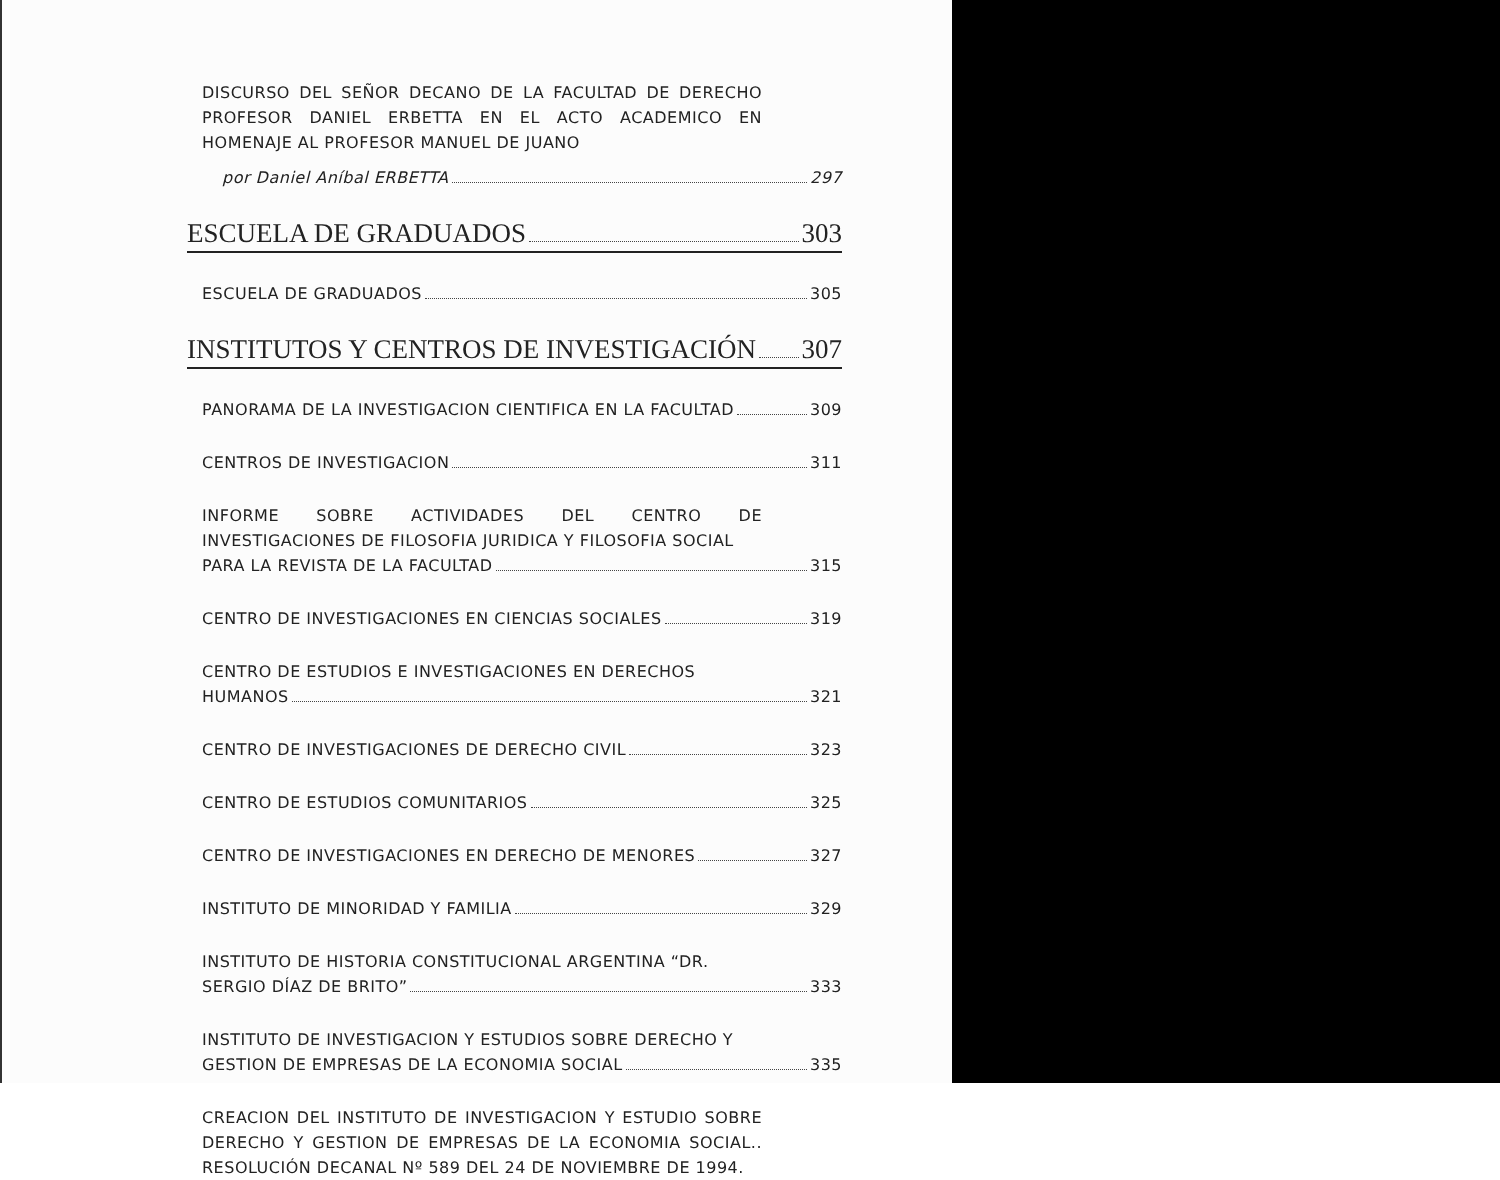DISCURSO DEL SEÑOR DECANO DE LA FACULTAD DE DERECHO PROFESOR DANIEL ERBETTA EN EL ACTO ACADEMICO EN HOMENAJE AL PROFESOR MANUEL DE JUANO
por Daniel Aníbal ERBETTA 297
ESCUELA DE GRADUADOS 303
ESCUELA DE GRADUADOS 305
INSTITUTOS Y CENTROS DE INVESTIGACIÓN 307
PANORAMA DE LA INVESTIGACION CIENTIFICA EN LA FACULTAD 309
CENTROS DE INVESTIGACION 311
INFORME SOBRE ACTIVIDADES DEL CENTRO DE INVESTIGACIONES DE FILOSOFIA JURIDICA Y FILOSOFIA SOCIAL
PARA LA REVISTA DE LA FACULTAD 315
CENTRO DE INVESTIGACIONES EN CIENCIAS SOCIALES 319
CENTRO DE ESTUDIOS E INVESTIGACIONES EN DERECHOS
HUMANOS 321
CENTRO DE INVESTIGACIONES DE DERECHO CIVIL 323
CENTRO DE ESTUDIOS COMUNITARIOS 325
CENTRO DE INVESTIGACIONES EN DERECHO DE MENORES 327
INSTITUTO DE MINORIDAD Y FAMILIA 329
INSTITUTO DE HISTORIA CONSTITUCIONAL ARGENTINA “DR.
SERGIO DÍAZ DE BRITO” 333
INSTITUTO DE INVESTIGACION Y ESTUDIOS SOBRE DERECHO Y
GESTION DE EMPRESAS DE LA ECONOMIA SOCIAL 335
CREACION DEL INSTITUTO DE INVESTIGACION Y ESTUDIO SOBRE DERECHO Y GESTION DE EMPRESAS DE LA ECONOMIA SOCIAL.. RESOLUCIÓN DECANAL Nº 589 DEL 24 DE NOVIEMBRE DE 1994.